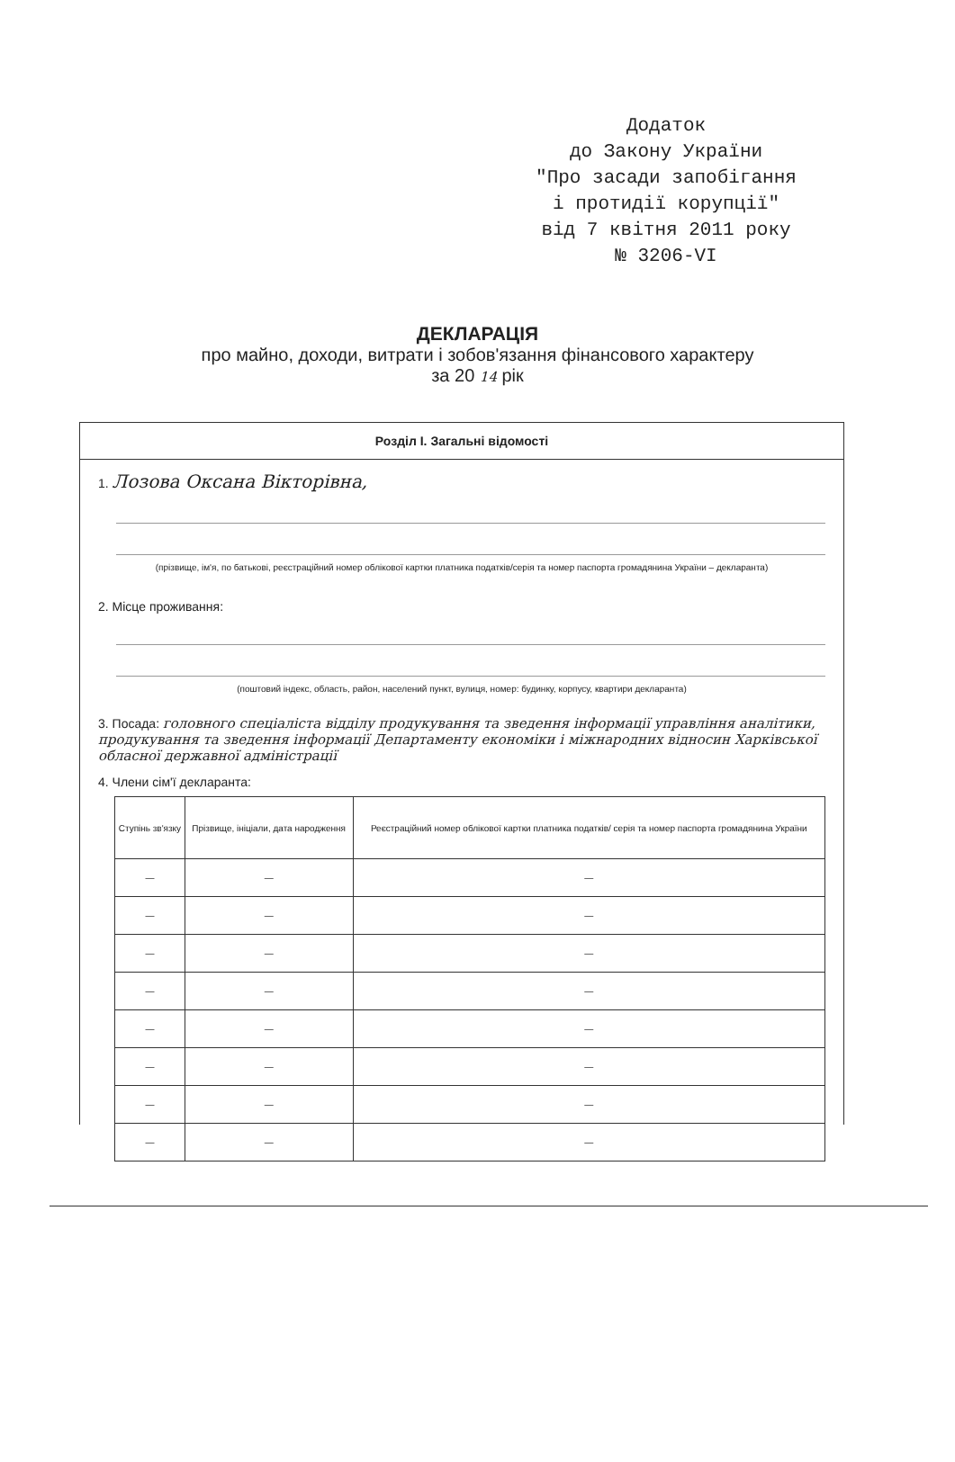Додаток
до Закону України
"Про засади запобігання
і протидії корупції"
від 7 квітня 2011 року
№ 3206-VI
ДЕКЛАРАЦІЯ
про майно, доходи, витрати і зобов'язання фінансового характеру
за 20 14 рік
Розділ І. Загальні відомості
1. Лозова Оксана Вікторівна,
(прізвище, ім'я, по батькові, реєстраційний номер облікової картки платника податків/серія та номер паспорта громадянина України – декларанта)
2. Місце проживання:
(поштовий індекс, область, район, населений пункт, вулиця, номер: будинку, корпусу, квартири декларанта)
3. Посада: головного спеціаліста відділу продукування та зведення інформації управління аналітики, продукування та зведення інформації Департаменту економіки і міжнародних відносин Харківської обласної державної адміністрації
4. Члени сім'ї декларанта:
| Ступінь зв'язку | Прізвище, ініціали, дата народження | Реєстраційний номер облікової картки платника податків/ серія та номер паспорта громадянина України |
| --- | --- | --- |
| — | — | — |
| — | — | — |
| — | — | — |
| — | — | — |
| — | — | — |
| — | — | — |
| — | — | — |
| — | — | — |